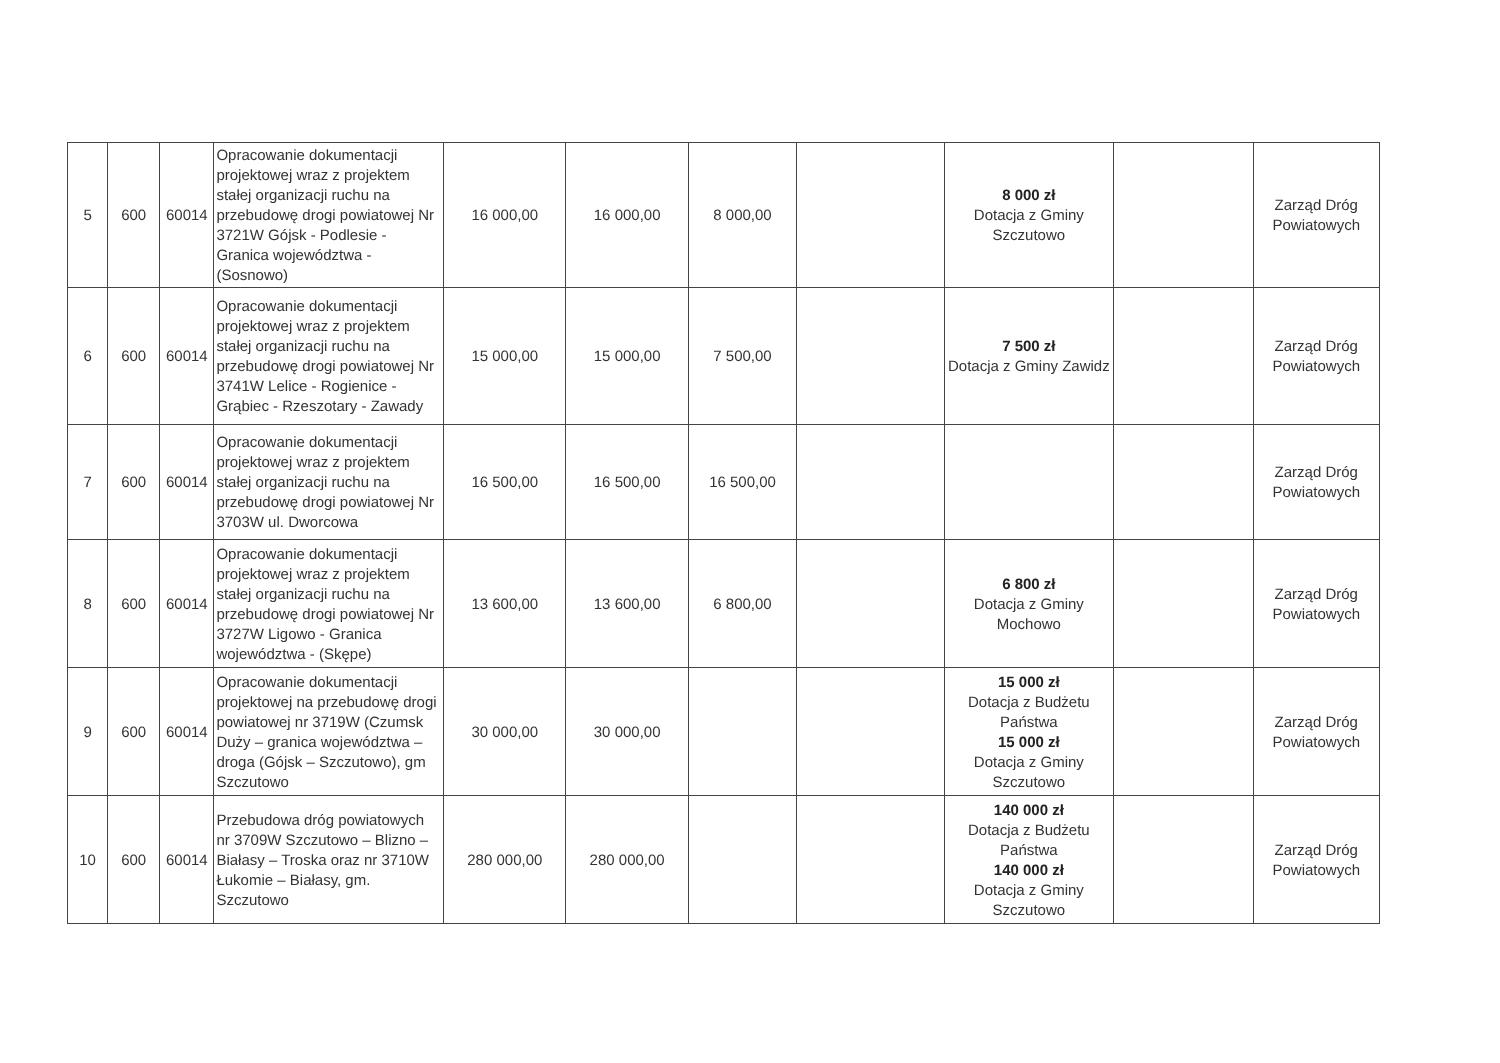| 5 | 600 | 60014 | Opracowanie dokumentacji projektowej wraz z projektem stałej organizacji ruchu na przebudowę drogi powiatowej Nr 3721W Gójsk - Podlesie - Granica województwa - (Sosnowo) | 16 000,00 | 16 000,00 | 8 000,00 | | 8 000 zł Dotacja z Gminy Szczutowo | | Zarząd Dróg Powiatowych |
| 6 | 600 | 60014 | Opracowanie dokumentacji projektowej wraz z projektem stałej organizacji ruchu na przebudowę drogi powiatowej Nr 3741W Lelice - Rogienice - Grąbiec - Rzeszotary - Zawady | 15 000,00 | 15 000,00 | 7 500,00 | | 7 500 zł Dotacja z Gminy Zawidz | | Zarząd Dróg Powiatowych |
| 7 | 600 | 60014 | Opracowanie dokumentacji projektowej wraz z projektem stałej organizacji ruchu na przebudowę drogi powiatowej Nr 3703W ul. Dworcowa | 16 500,00 | 16 500,00 | 16 500,00 | | | | Zarząd Dróg Powiatowych |
| 8 | 600 | 60014 | Opracowanie dokumentacji projektowej wraz z projektem stałej organizacji ruchu na przebudowę drogi powiatowej Nr 3727W Ligowo - Granica województwa - (Skępe) | 13 600,00 | 13 600,00 | 6 800,00 | | 6 800 zł Dotacja z Gminy Mochowo | | Zarząd Dróg Powiatowych |
| 9 | 600 | 60014 | Opracowanie dokumentacji projektowej na przebudowę drogi powiatowej nr 3719W (Czumsk Duży – granica województwa – droga (Gójsk – Szczutowo), gm Szczutowo | 30 000,00 | 30 000,00 | | | 15 000 zł Dotacja z Budżetu Państwa 15 000 zł Dotacja z Gminy Szczutowo | | Zarząd Dróg Powiatowych |
| 10 | 600 | 60014 | Przebudowa dróg powiatowych nr 3709W Szczutowo – Blizno – Białasy – Troska oraz nr 3710W Łukomie – Białasy, gm. Szczutowo | 280 000,00 | 280 000,00 | | | 140 000 zł Dotacja z Budżetu Państwa 140 000 zł Dotacja z Gminy Szczutowo | | Zarząd Dróg Powiatowych |